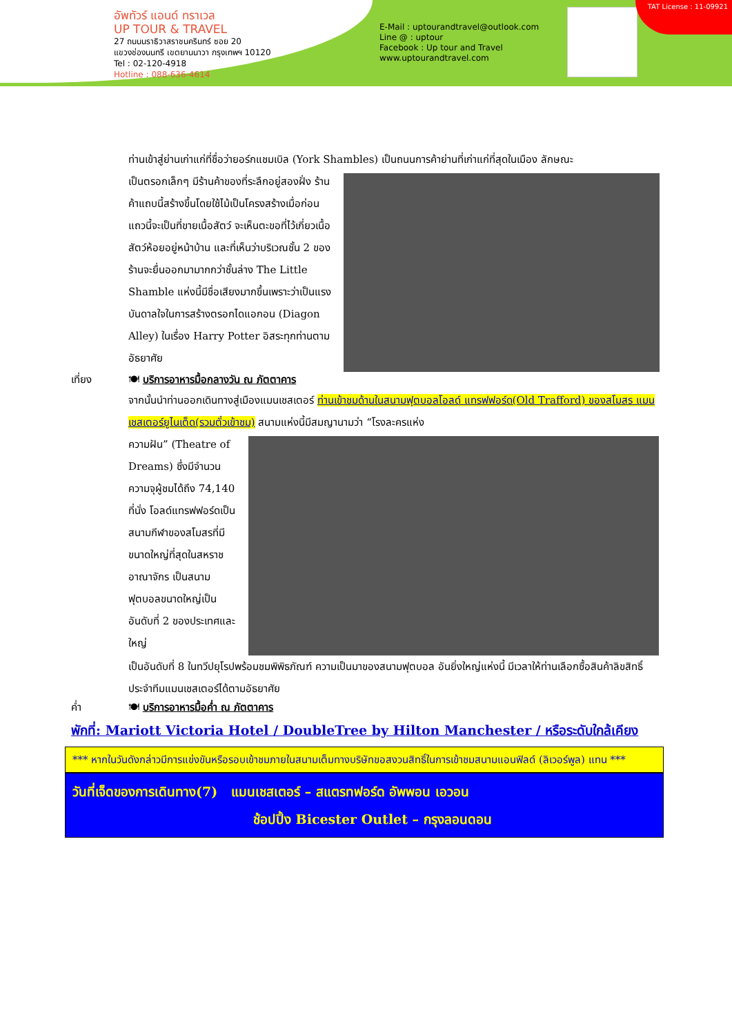อัพทัวร์ แอนด์ ทราเวล
UP TOUR & TRAVEL
27 ถนนนราธิวาสราชนครินทร์ ซอย 20
แขวงช่องนนทรี เขตยานนาวา กรุงเทพฯ 10120
Tel : 02-120-4918
Hotline : 088-636-4614
E-Mail : uptourandtravel@outlook.com
Line @ : uptour
Facebook : Up tour and Travel
www.uptourandtravel.com
TAT License : 11-09921
ท่านเข้าสู่ย่านเก่าแก่ที่ชื่อว่ายอร์กแชมเบิล (York Shambles) เป็นถนนการค้าย่านที่เก่าแก่ที่สุดในเมือง ลักษณะ
เป็นตรอกเล็กๆ มีร้านค้าของที่ระลึกอยู่สองฝั่ง ร้านค้าแถบนี้สร้างขึ้นโดยใช้ไม้เป็นโครงสร้างเมื่อก่อนแถวนี้จะเป็นที่ขายเนื้อสัตว์ จะเห็นตะขอที่ไว้เกี่ยวเนื้อสัตว์ห้อยอยู่หน้าบ้าน และที่เห็นว่าบริเวณชั้น 2 ของร้านจะยื่นออกมามากกว่าชั้นล่าง The Little Shamble แห่งนี้มีชื่อเสียงมากขึ้นเพราะว่าเป็นแรงบันดาลใจในการสร้างตรอกไดแอกอน (Diagon Alley) ในเรื่อง Harry Potter อิสระทุกท่านตามอัธยาศัย
เที่ยง 🍽 บริการอาหารมื้อกลางวัน ณ ภัตตาคาร
จากนั้นนำท่านออกเดินทางสู่เมืองแมนเชสเตอร์ ท่านเข้าชมด้านในสนามฟุตบอลโอลด์ แทรฟฟอร์ด(Old Trafford) ของสโมสร แมนเชสเตอร์ยูไนเต็ด(รวมตั๋วเข้าชม) สนามแห่งนี้มีสมญานามว่า “โรงละครแห่ง
ความฝัน” (Theatre of Dreams) ซึ่งมีจำนวนความจุผู้ชมได้ถึง 74,140 ที่นั่ง โอลด์แทรฟฟอร์ดเป็นสนามกีฬาของสโมสรที่มีขนาดใหญ่ที่สุดในสหราชอาณาจักร เป็นสนามฟุตบอลขนาดใหญ่เป็นอันดับที่ 2 ของประเทศและใหญ่
เป็นอันดับที่ 8 ในทวีปยุโรปพร้อมชมพิพิธภัณฑ์ ความเป็นมาของสนามฟุตบอล อันยิ่งใหญ่แห่งนี้ มีเวลาให้ท่านเลือกซื้อสินค้าลิขสิทธิ์ประจำทีมแมนเชสเตอร์ได้ตามอัธยาศัย
ค่ำ 🍽 บริการอาหารมื้อค่ำ ณ ภัตตาคาร
พักที่: Mariott Victoria Hotel / DoubleTree by Hilton Manchester / หรือระดับใกล้เคียง
*** หากในวันดังกล่าวมีการแข่งขันหรือรอบเข้าชมภายในสนามเต็มทางบริษัทขอสงวนสิทธิ์ในการเข้าชมสนามแอนฟิลด์ (ลิเวอร์พูล) แทน ***
วันที่เจ็ดของการเดินทาง(7) แมนเชสเตอร์ – สแตรทฟอร์ด อัพพอน เอวอน
ช้อปปิ้ง Bicester Outlet – กรุงลอนดอน